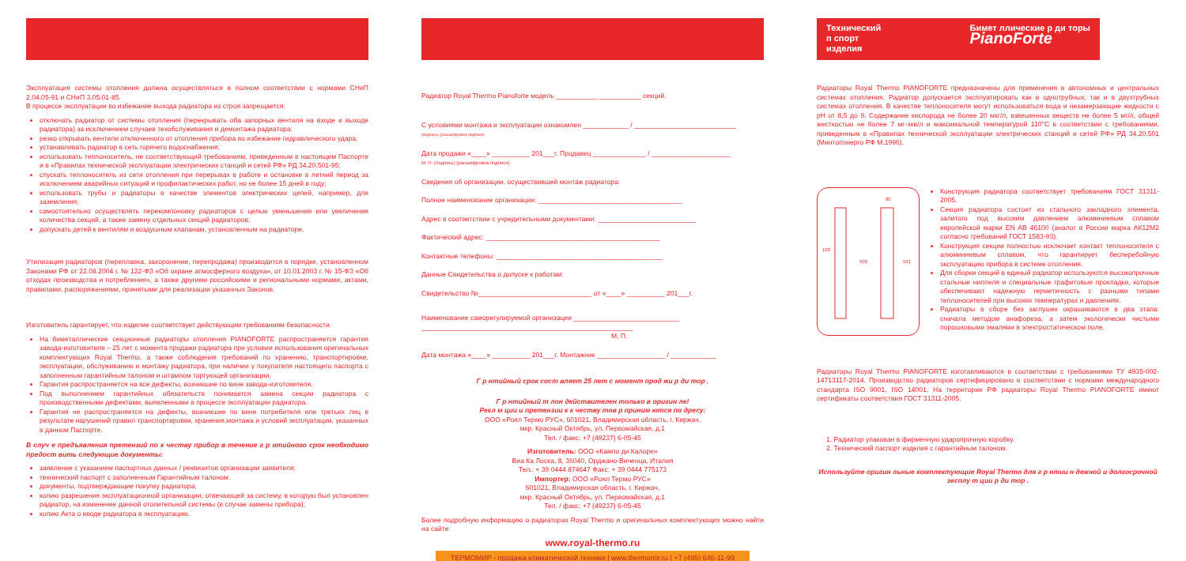Эксплуатация системы отопления должна осуществляться в полном соответствии с нормами СНиП 2.04.05-91 и СНиП 3.05.01-85.
В процессе эксплуатации во избежание выхода радиатора из строя запрещается:
отключать радиатор от системы отопления (перекрывать оба запорных вентиля на входе и выходе радиатора) за исключением случаев техобслуживания и демонтажа радиатора;
резко открывать вентили отключенного от отопления прибора во избежание гидравлического удара;
устанавливать радиатор в сеть горячего водоснабжения;
использовать теплоноситель, не соответствующий требованиям, приведенным в настоящем Паспорте и в «Правилах технической эксплуатации электрических станций и сетей РФ» РД 34.20.501-95;
спускать теплоноситель из сети отопления при перерывах в работе и остановке в летний период за исключением аварийных ситуаций и профилактических работ, но не более 15 дней в году;
использовать трубы и радиаторы в качестве элементов электрических цепей, например, для заземления;
самостоятельно осуществлять перекомпоновку радиаторов с целью уменьшения или увеличения количества секций, а также замену отдельных секций радиаторов;
допускать детей к вентилям и воздушным клапанам, установленным на радиаторе.
Утилизация радиаторов (переплавка, захоронение, перепродажа) производится в порядке, установленном Законами РФ от 22.08.2004 г. № 122-ФЗ «Об охране атмосферного воздуха», от 10.01.2003 г. № 15-ФЗ «Об отходах производства и потребления», а также другими российскими и региональными нормами, актами, правилами, распоряжениями, принятыми для реализации указанных Законов.
Изготовитель гарантирует, что изделие соответствует действующим требованиям безопасности.
На биметаллические секционные радиаторы отопления PIANOFORTE распространяется гарантия завода-изготовителя – 25 лет с момента продажи радиатора при условии использования оригинальных комплектующих Royal Thermo, а также соблюдения требований по хранению, транспортировке, эксплуатации, обслуживанию и монтажу радиатора, при наличии у покупателя настоящего паспорта с заполненным гарантийным талоном и штампом торгующей организации.
Гарантия распространяется на все дефекты, возникшие по вине завода-изготовителя.
Под выполнением гарантийных обязательств понимается замена секции радиатора с производственными дефектами, выявленными в процессе эксплуатации радиатора.
Гарантия не распространяется на дефекты, возникшие по вине потребителя или третьих лиц в результате нарушений правил транспортировки, хранения,монтажа и условий эксплуатации, указанных в данном Паспорте.
В случ е предъявления претензий по к честву прибор в течение г р нтийного срок необходимо предост вить следующие документы:
заявление с указанием паспортных данных / реквизитов организации заявителя;
технический паспорт с заполненным Гарантийным талоном;
документы, подтверждающие покупку радиатора;
копию разрешения эксплуатационной организации, отвечающей за систему, в которую был установлен радиатор, на изменение данной отопительной системы (в случае замены прибора);
копию Акта о вводе радиатора в эксплуатацию.
Радиатор Royal Thermo Pianoforte модель ___________ ___________ секций.
С условиями монтажа и эксплуатации ознакомлен ____________ / ___________________________
(подпись) (расшифровка подписи)
Дата продажи «____» __________ 201___г. Продавец ______________ / _____________________
М. П. (подпись) (расшифровка подписи)
Сведения об организации, осуществившей монтаж радиатора:
Полное наименование организации: ______________________________________
Адрес в соответствии с учредительными документами: __________________________
Фактический адрес: ______________________________________________
Контактные телефоны: ____________________________________________
Данные Свидетельства о допуске к работам:
Свидетельство №______________________________ от «____» __________ 201___г.
Наименование саморегулируемой организации ____________________________
________________________________________________________
М. П.
Дата монтажа «____» __________ 201___г. Монтажник __________________ / ____________
Г р нтийный срок сост вляет 25 лет с момент прод жи р ди тор .
Г р нтийный т лон действителен только в оригин ле!
Рекл м ции и претензии к к честву тов р приним ются по дресу:
ООО «Роял Термо РУС», 601021, Владимирская область, г. Киржач,
мкр. Красный Октябрь, ул. Первомайская, д.1
Тел. / факс: +7 (49237) 6-05-45
Изготовитель: ООО «Кампо ди Калоре»
Виа Ка Лоска, 8, 36040, Орджано-Виченца, Италия
Тел.: + 39 0444 874647 Факс: + 39 0444 775173
Импортер: ООО «Роял Термо РУС»
601021, Владимирская область, г. Киржач,
мкр. Красный Октябрь, ул. Первомайская, д.1
Тел. / факс: +7 (49237) 6-05-45
Более подробную информацию о радиаторах Royal Thermo и оригинальных комплектующих можно найти на сайте:
www.royal-thermo.ru
ТЕРМОМИР - продажа климатической техники | www.thermomir.ru | +7 (495) 646-11-99
Технический
п спорт
изделия Бимет ллические р ди торы
PianoForte
Радиаторы Royal Thermo PIANOFORTE предназначены для применения в автономных и центральных системах отопления. Радиатор допускается эксплуатировать как в однотрубных, так и в двухтрубных системах отопления. В качестве теплоносителя могут использоваться вода и незамерзающие жидкости с рН от 8,5 до 9. Содержание кислорода не более 20 мкг/л, взвешенных веществ не более 5 мг/л, общей жесткостью не более 7 мг-экв/л и максимальной температурой 110°С в соответствии с требованиями, приведенным в «Правилах технической эксплуатации электрических станций и сетей РФ» РД 34.20.501 (Минтопэнерго РФ М.1996).
100
80
500
591
Конструкция радиатора соответствует требованиям ГОСТ 31311-2005.
Секция радиатора состоит из стального закладного элемента, залитого под высоким давлением алюминиевым сплавом европейской марки EN AB 46100 (аналог в России марка АК12М2 согласно требований ГОСТ 1583-93).
Конструкция секции полностью исключает контакт теплоносителя с алюминиевым сплавом, что гарантирует бесперебойную эксплуатацию прибора в системе отопления.
Для сборки секций в единый радиатор используются высокопрочные стальные ниппеля и специальные графитовые прокладки, которые обеспечивают надежную герметичность с разными типами теплоносителей при высоких температурах и давлениях.
Радиаторы в сборе без заглушек окрашиваются в два этапа: сначала методом анафореза, а затем экологически чистыми порошковыми эмалями в электростатическом поле.
Радиаторы Royal Thermo PIANOFORTE изготавливаются в соответствии с требованиями ТУ 4935-002-14713117-2014. Производство радиаторов сертифицировано в соответствии с нормами международного стандарта ISO 9001, ISO 14001. На территории РФ радиаторы Royal Thermo PIANOFORTE имеют сертификаты соответствия ГОСТ 31311-2005.
1. Радиатор упакован в фирменную ударопрочную коробку.
2. Технический паспорт изделия с гарантийным талоном.
Используйте оригин льные комплектующие Royal Thermo для г р нтии н дежной и долгосрочной эксплу т ции р ди тор .